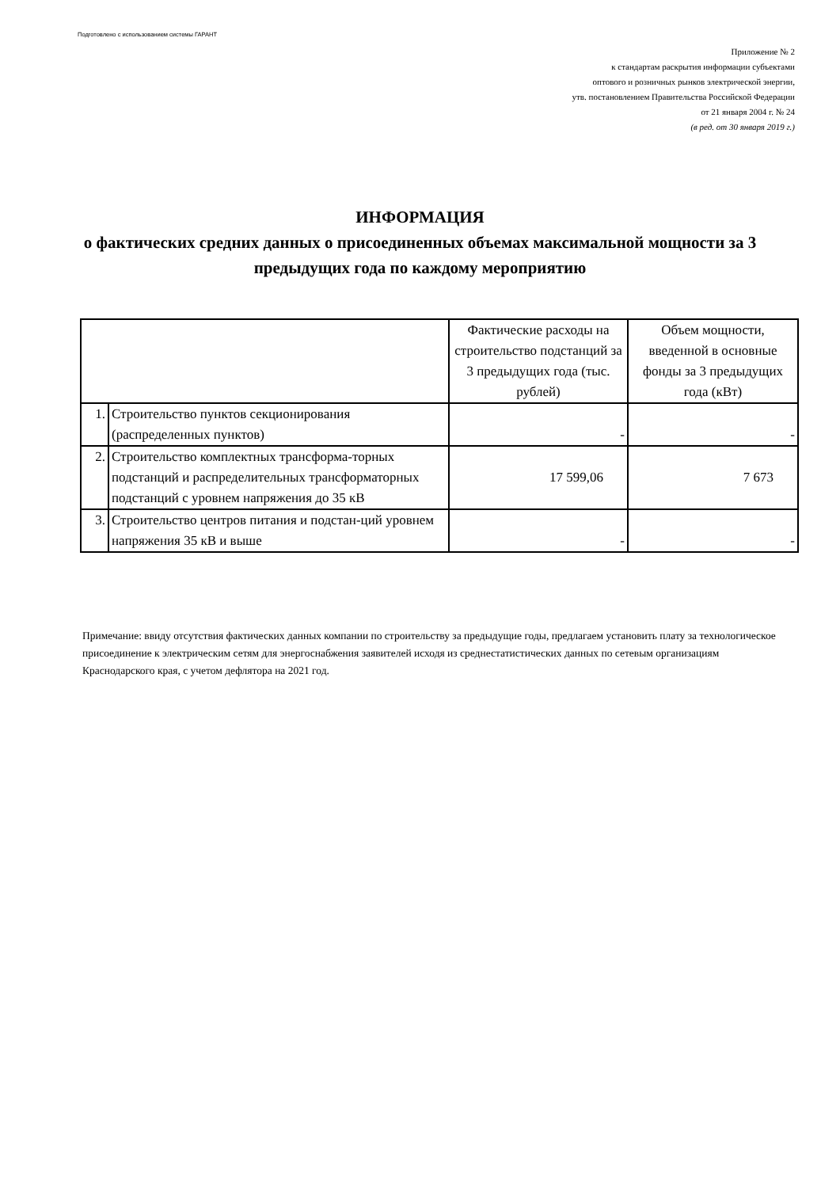Подготовлено с использованием системы ГАРАНТ
Приложение № 2
к стандартам раскрытия информации субъектами
оптового и розничных рынков электрической энергии,
утв. постановлением Правительства Российской Федерации
от 21 января 2004 г. № 24
(в ред. от 30 января 2019 г.)
ИНФОРМАЦИЯ
о фактических средних данных о присоединенных объемах максимальной мощности за 3 предыдущих года по каждому мероприятию
| | | Фактические расходы на строительство подстанций за 3 предыдущих года (тыс. рублей) | Объем мощности, введенной в основные фонды за 3 предыдущих года (кВт) |
| --- | --- | --- | --- |
| 1. | Строительство пунктов секционирования (распределенных пунктов) | - | - |
| 2. | Строительство комплектных трансформа-торных подстанций и распределительных трансформаторных подстанций с уровнем напряжения до 35 кВ | 17 599,06 | 7 673 |
| 3. | Строительство центров питания и подстан-ций уровнем напряжения 35 кВ и выше | - | - |
Примечание: ввиду отсутствия фактических данных компании по строительству за предыдущие годы, предлагаем установить плату за технологическое присоединение к электрическим сетям для энергоснабжения заявителей исходя из среднестатистических данных по сетевым организациям Краснодарского края, с учетом дефлятора на 2021 год.